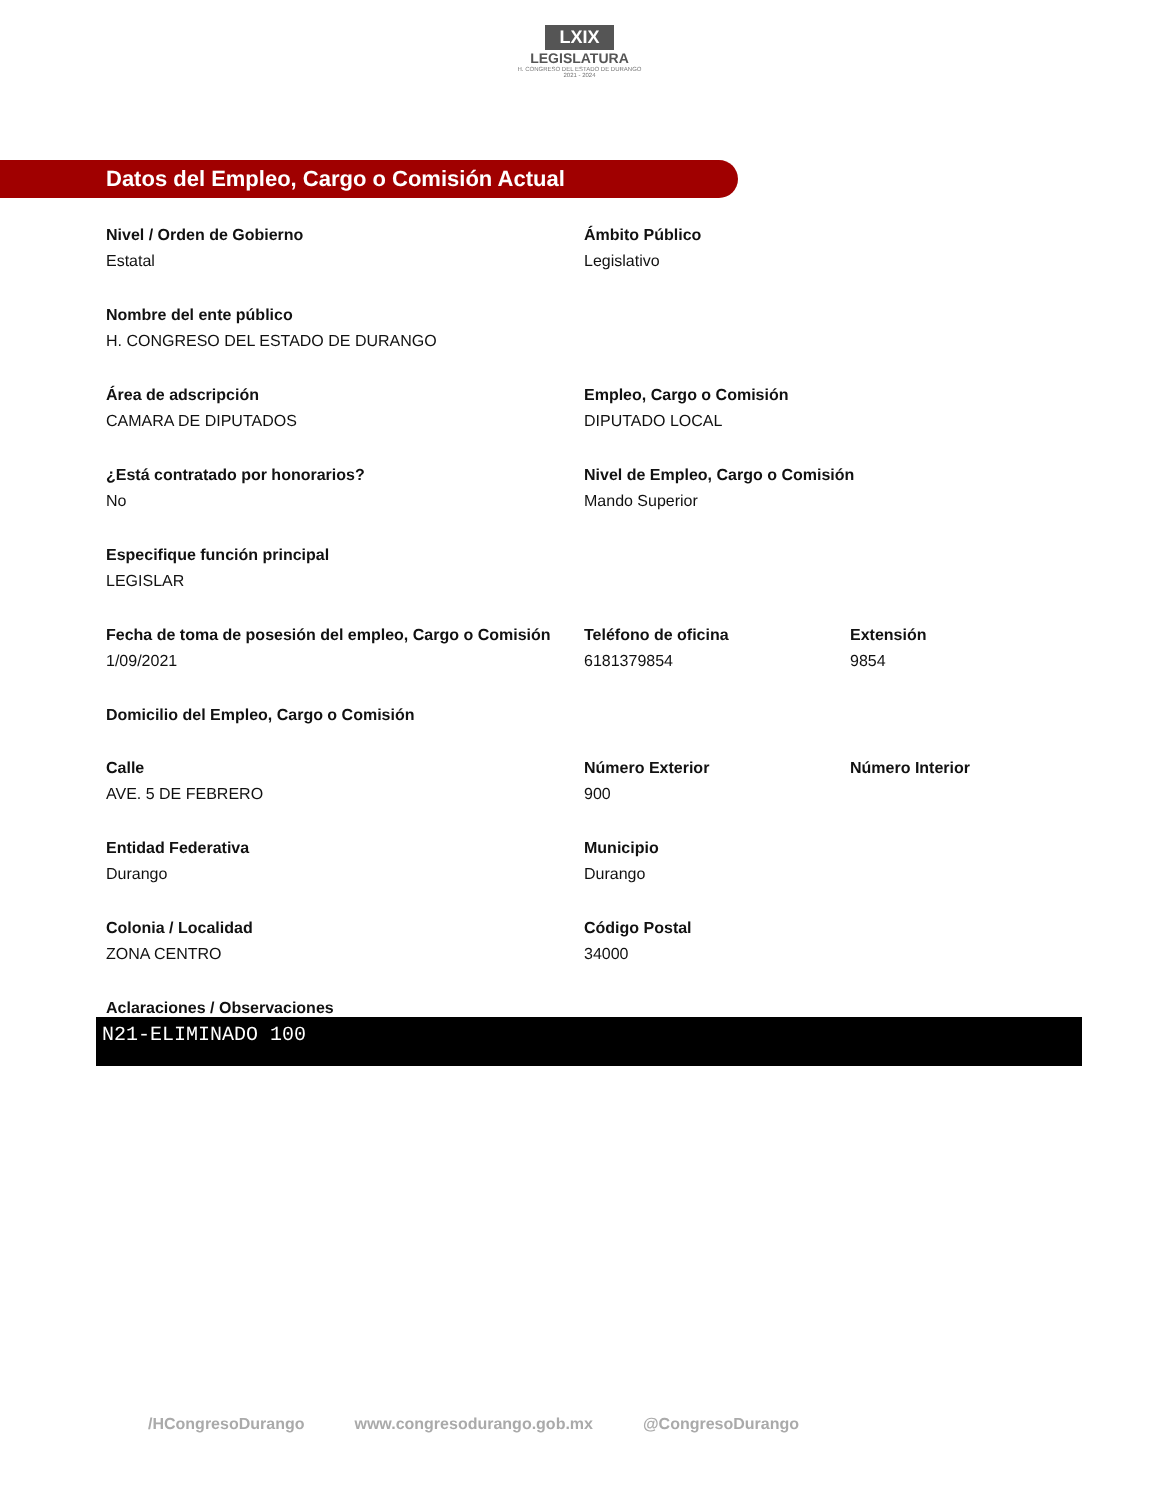LXIX
LEGISLATURA
H. CONGRESO DEL ESTADO DE DURANGO
2021 - 2024
Datos del Empleo, Cargo o Comisión Actual
Nivel / Orden de Gobierno
Estatal
Ámbito Público
Legislativo
Nombre del ente público
H. CONGRESO DEL ESTADO DE DURANGO
Área de adscripción
CAMARA DE DIPUTADOS
Empleo, Cargo o Comisión
DIPUTADO LOCAL
¿Está contratado por honorarios?
No
Nivel de Empleo, Cargo o Comisión
Mando Superior
Especifique función principal
LEGISLAR
Fecha de toma de posesión del empleo, Cargo o Comisión
1/09/2021
Teléfono de oficina
6181379854
Extensión
9854
Domicilio del Empleo, Cargo o Comisión
Calle
AVE. 5 DE FEBRERO
Número Exterior
900
Número Interior
Entidad Federativa
Durango
Municipio
Durango
Colonia / Localidad
ZONA CENTRO
Código Postal
34000
Aclaraciones / Observaciones
N21-ELIMINADO 100
/HCongresoDurango www.congresodurango.gob.mx @CongresoDurango